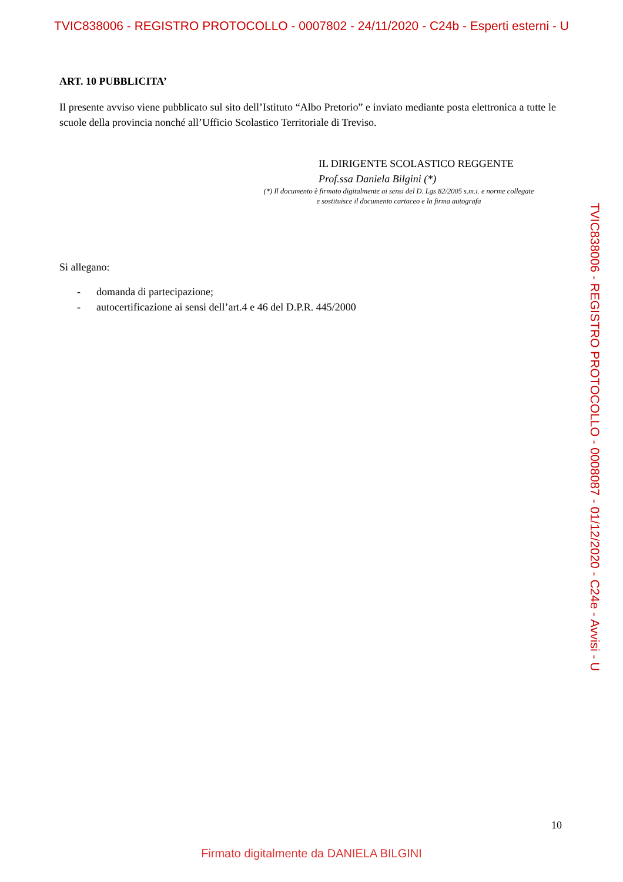TVIC838006 - REGISTRO PROTOCOLLO - 0007802 - 24/11/2020 - C24b - Esperti esterni - U
ART. 10 PUBBLICITA’
Il presente avviso viene pubblicato sul sito dell’Istituto “Albo Pretorio” e inviato mediante posta elettronica a tutte le scuole della provincia nonché all’Ufficio Scolastico Territoriale di Treviso.
IL DIRIGENTE SCOLASTICO REGGENTE
Prof.ssa Daniela Bilgini (*)
(*) Il documento è firmato digitalmente ai sensi del D. Lgs 82/2005 s.m.i. e norme collegate
e sostituisce il documento cartaceo e la firma autografa
Si allegano:
- domanda di partecipazione;
- autocertificazione ai sensi dell’art.4 e 46 del D.P.R. 445/2000
TVIC838006 - REGISTRO PROTOCOLLO - 0008087 - 01/12/2020 - C24e - Avvisi - U
10
Firmato digitalmente da DANIELA BILGINI